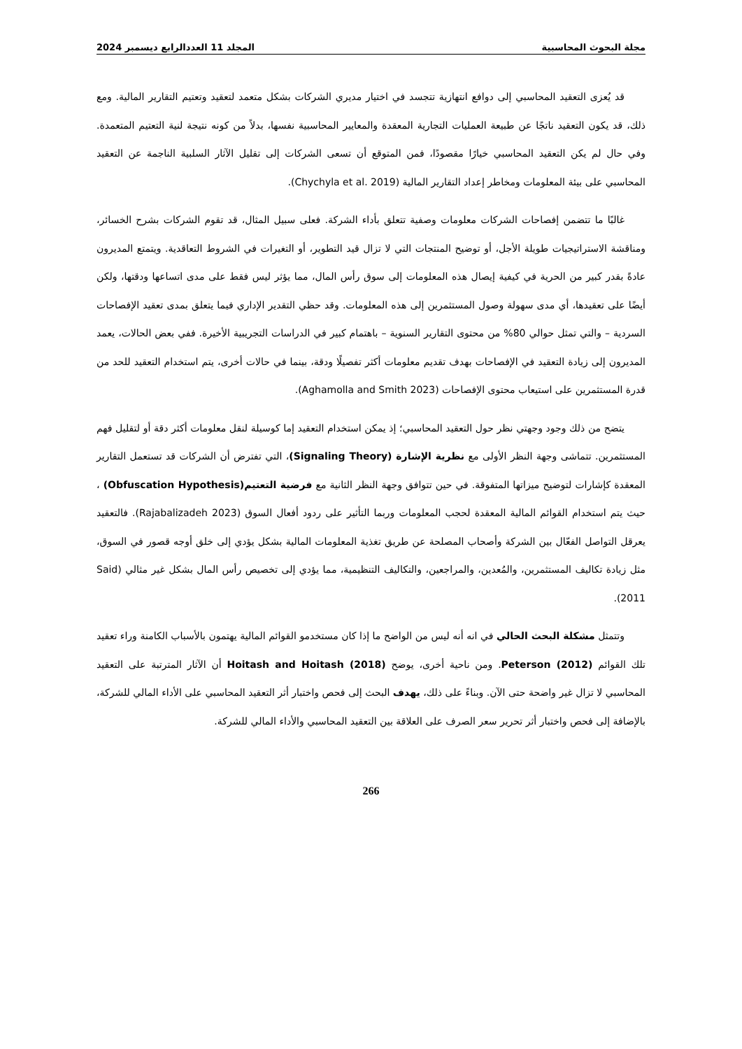مجلة البحوث المحاسبية المجلد 11 العددالرابع ديسمبر 2024
قد يُعزى التعقيد المحاسبي إلى دوافع انتهازية تتجسد في اختيار مديري الشركات بشكل متعمد لتعقيد وتعتيم التقارير المالية. ومع ذلك، قد يكون التعقيد ناتجًا عن طبيعة العمليات التجارية المعقدة والمعايير المحاسبية نفسها، بدلاً من كونه نتيجة لنية التعتيم المتعمدة. وفي حال لم يكن التعقيد المحاسبي خيارًا مقصودًا، فمن المتوقع أن تسعى الشركات إلى تقليل الآثار السلبية الناجمة عن التعقيد المحاسبي على بيئة المعلومات ومخاطر إعداد التقارير المالية (Chychyla et al. 2019).
غالبًا ما تتضمن إفصاحات الشركات معلومات وصفية تتعلق بأداء الشركة. فعلى سبيل المثال، قد تقوم الشركات بشرح الخسائر، ومناقشة الاستراتيجيات طويلة الأجل، أو توضيح المنتجات التي لا تزال قيد التطوير، أو التغيرات في الشروط التعاقدية. ويتمتع المديرون عادةً بقدر كبير من الحرية في كيفية إيصال هذه المعلومات إلى سوق رأس المال، مما يؤثر ليس فقط على مدى اتساعها ودقتها، ولكن أيضًا على تعقيدها، أي مدى سهولة وصول المستثمرين إلى هذه المعلومات. وقد حظي التقدير الإداري فيما يتعلق بمدى تعقيد الإفصاحات السردية – والتي تمثل حوالي 80% من محتوى التقارير السنوية – باهتمام كبير في الدراسات التجريبية الأخيرة. ففي بعض الحالات، يعمد المديرون إلى زيادة التعقيد في الإفصاحات بهدف تقديم معلومات أكثر تفصيلًا ودقة، بينما في حالات أخرى، يتم استخدام التعقيد للحد من قدرة المستثمرين على استيعاب محتوى الإفصاحات (Aghamolla and Smith 2023).
يتضح من ذلك وجود وجهتي نظر حول التعقيد المحاسبي؛ إذ يمكن استخدام التعقيد إما كوسيلة لنقل معلومات أكثر دقة أو لتقليل فهم المستثمرين. تتماشى وجهة النظر الأولى مع نظرية الإشارة (Signaling Theory)، التي تفترض أن الشركات قد تستعمل التقارير المعقدة كإشارات لتوضيح ميزاتها المتفوقة. في حين تتوافق وجهة النظر الثانية مع فرضية التعتيم(Obfuscation Hypothesis) ، حيث يتم استخدام القوائم المالية المعقدة لحجب المعلومات وربما التأثير على ردود أفعال السوق (Rajabalizadeh 2023). فالتعقيد يعرقل التواصل الفعّال بين الشركة وأصحاب المصلحة عن طريق تغذية المعلومات المالية بشكل يؤدي إلى خلق أوجه قصور في السوق، مثل زيادة تكاليف المستثمرين، والمُعدين، والمراجعين، والتكاليف التنظيمية، مما يؤدي إلى تخصيص رأس المال بشكل غير مثالي (Said 2011).
وتتمثل مشكلة البحث الحالي في انه أنه ليس من الواضح ما إذا كان مستخدمو القوائم المالية يهتمون بالأسباب الكامنة وراء تعقيد تلك القوائم Peterson (2012). ومن ناحية أخرى، يوضح Hoitash and Hoitash (2018) أن الآثار المترتبة على التعقيد المحاسبي لا تزال غير واضحة حتى الآن. وبناءً على ذلك، يهدف البحث إلى فحص واختبار أثر التعقيد المحاسبي على الأداء المالي للشركة، بالإضافة إلى فحص واختبار أثر تحرير سعر الصرف على العلاقة بين التعقيد المحاسبي والأداء المالي للشركة.
266